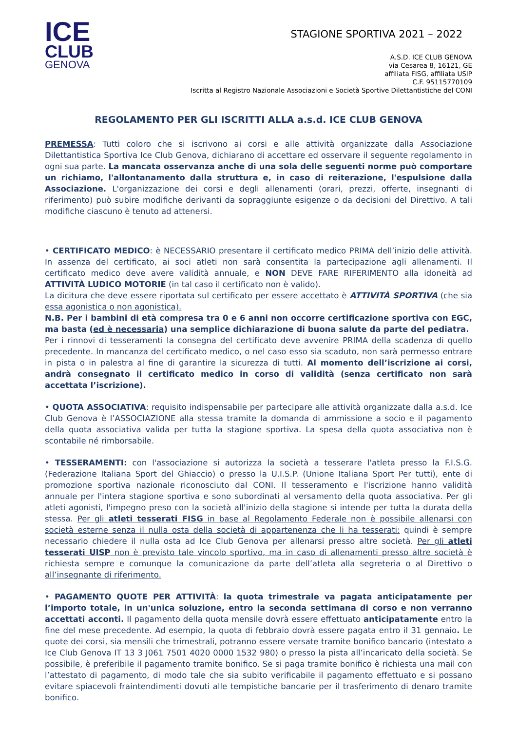ICE
CLUB
GENOVA
STAGIONE SPORTIVA 2021 – 2022
A.S.D. ICE CLUB GENOVA
via Cesarea 8, 16121, GE
affiliata FISG, affiliata USIP
C.F. 95115770109
Iscritta al Registro Nazionale Associazioni e Società Sportive Dilettantistiche del CONI
REGOLAMENTO PER GLI ISCRITTI ALLA a.s.d. ICE CLUB GENOVA
PREMESSA: Tutti coloro che si iscrivono ai corsi e alle attività organizzate dalla Associazione Dilettantistica Sportiva Ice Club Genova, dichiarano di accettare ed osservare il seguente regolamento in ogni sua parte. La mancata osservanza anche di una sola delle seguenti norme può comportare un richiamo, l'allontanamento dalla struttura e, in caso di reiterazione, l'espulsione dalla Associazione. L'organizzazione dei corsi e degli allenamenti (orari, prezzi, offerte, insegnanti di riferimento) può subire modifiche derivanti da sopraggiunte esigenze o da decisioni del Direttivo. A tali modifiche ciascuno è tenuto ad attenersi.
• CERTIFICATO MEDICO: è NECESSARIO presentare il certificato medico PRIMA dell’inizio delle attività. In assenza del certificato, ai soci atleti non sarà consentita la partecipazione agli allenamenti. Il certificato medico deve avere validità annuale, e NON DEVE FARE RIFERIMENTO alla idoneità ad ATTIVITÀ LUDICO MOTORIE (in tal caso il certificato non è valido).
La dicitura che deve essere riportata sul certificato per essere accettato è ATTIVITÀ SPORTIVA (che sia essa agonistica o non agonistica).
N.B. Per i bambini di età compresa tra 0 e 6 anni non occorre certificazione sportiva con EGC, ma basta (ed è necessaria) una semplice dichiarazione di buona salute da parte del pediatra.
Per i rinnovi di tesseramenti la consegna del certificato deve avvenire PRIMA della scadenza di quello precedente. In mancanza del certificato medico, o nel caso esso sia scaduto, non sarà permesso entrare in pista o in palestra al fine di garantire la sicurezza di tutti. Al momento dell’iscrizione ai corsi, andrà consegnato il certificato medico in corso di validità (senza certificato non sarà accettata l’iscrizione).
• QUOTA ASSOCIATIVA: requisito indispensabile per partecipare alle attività organizzate dalla a.s.d. Ice Club Genova è l’ASSOCIAZIONE alla stessa tramite la domanda di ammissione a socio e il pagamento della quota associativa valida per tutta la stagione sportiva. La spesa della quota associativa non è scontabile né rimborsabile.
• TESSERAMENTI: con l'associazione si autorizza la società a tesserare l'atleta presso la F.I.S.G. (Federazione Italiana Sport del Ghiaccio) o presso la U.I.S.P. (Unione Italiana Sport Per tutti), ente di promozione sportiva nazionale riconosciuto dal CONI. Il tesseramento e l'iscrizione hanno validità annuale per l'intera stagione sportiva e sono subordinati al versamento della quota associativa. Per gli atleti agonisti, l'impegno preso con la società all'inizio della stagione si intende per tutta la durata della stessa. Per gli atleti tesserati FISG in base al Regolamento Federale non è possibile allenarsi con società esterne senza il nulla osta della società di appartenenza che li ha tesserati: quindi è sempre necessario chiedere il nulla osta ad Ice Club Genova per allenarsi presso altre società. Per gli atleti tesserati UISP non è previsto tale vincolo sportivo, ma in caso di allenamenti presso altre società è richiesta sempre e comunque la comunicazione da parte dell’atleta alla segreteria o al Direttivo o all’insegnante di riferimento.
• PAGAMENTO QUOTE PER ATTIVITÀ: la quota trimestrale va pagata anticipatamente per l’importo totale, in un'unica soluzione, entro la seconda settimana di corso e non verranno accettati acconti. Il pagamento della quota mensile dovrà essere effettuato anticipatamente entro la fine del mese precedente. Ad esempio, la quota di febbraio dovrà essere pagata entro il 31 gennaio. Le quote dei corsi, sia mensili che trimestrali, potranno essere versate tramite bonifico bancario (intestato a Ice Club Genova IT 13 3 J061 7501 4020 0000 1532 980) o presso la pista all’incaricato della società. Se possibile, è preferibile il pagamento tramite bonifico. Se si paga tramite bonifico è richiesta una mail con l’attestato di pagamento, di modo tale che sia subito verificabile il pagamento effettuato e si possano evitare spiacevoli fraintendimenti dovuti alle tempistiche bancarie per il trasferimento di denaro tramite bonifico.